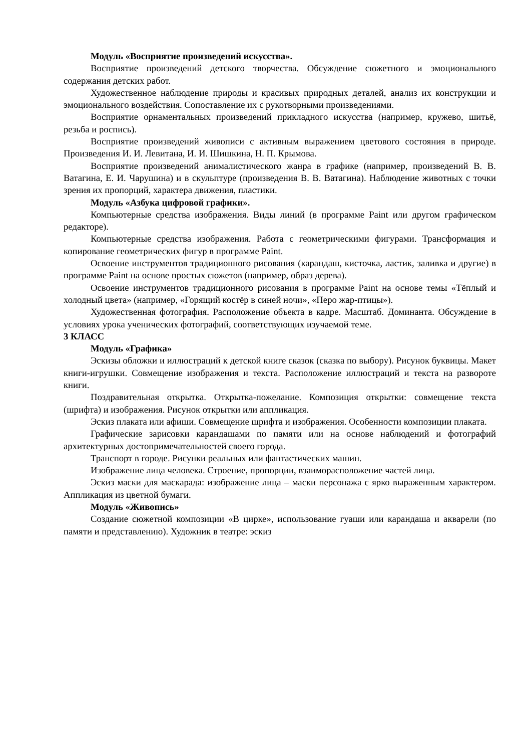Модуль «Восприятие произведений искусства».
Восприятие произведений детского творчества. Обсуждение сюжетного и эмоционального содержания детских работ.
Художественное наблюдение природы и красивых природных деталей, анализ их конструкции и эмоционального воздействия. Сопоставление их с рукотворными произведениями.
Восприятие орнаментальных произведений прикладного искусства (например, кружево, шитьё, резьба и роспись).
Восприятие произведений живописи с активным выражением цветового состояния в природе. Произведения И. И. Левитана, И. И. Шишкина, Н. П. Крымова.
Восприятие произведений анималистического жанра в графике (например, произведений В. В. Ватагина, Е. И. Чарушина) и в скульптуре (произведения В. В. Ватагина). Наблюдение животных с точки зрения их пропорций, характера движения, пластики.
Модуль «Азбука цифровой графики».
Компьютерные средства изображения. Виды линий (в программе Paint или другом графическом редакторе).
Компьютерные средства изображения. Работа с геометрическими фигурами. Трансформация и копирование геометрических фигур в программе Paint.
Освоение инструментов традиционного рисования (карандаш, кисточка, ластик, заливка и другие) в программе Paint на основе простых сюжетов (например, образ дерева).
Освоение инструментов традиционного рисования в программе Paint на основе темы «Тёплый и холодный цвета» (например, «Горящий костёр в синей ночи», «Перо жар-птицы»).
Художественная фотография. Расположение объекта в кадре. Масштаб. Доминанта. Обсуждение в условиях урока ученических фотографий, соответствующих изучаемой теме.
3 КЛАСС
Модуль «Графика»
Эскизы обложки и иллюстраций к детской книге сказок (сказка по выбору). Рисунок буквицы. Макет книги-игрушки. Совмещение изображения и текста. Расположение иллюстраций и текста на развороте книги.
Поздравительная открытка. Открытка-пожелание. Композиция открытки: совмещение текста (шрифта) и изображения. Рисунок открытки или аппликация.
Эскиз плаката или афиши. Совмещение шрифта и изображения. Особенности композиции плаката.
Графические зарисовки карандашами по памяти или на основе наблюдений и фотографий архитектурных достопримечательностей своего города.
Транспорт в городе. Рисунки реальных или фантастических машин.
Изображение лица человека. Строение, пропорции, взаиморасположение частей лица.
Эскиз маски для маскарада: изображение лица – маски персонажа с ярко выраженным характером. Аппликация из цветной бумаги.
Модуль «Живопись»
Создание сюжетной композиции «В цирке», использование гуаши или карандаша и акварели (по памяти и представлению). Художник в театре: эскиз